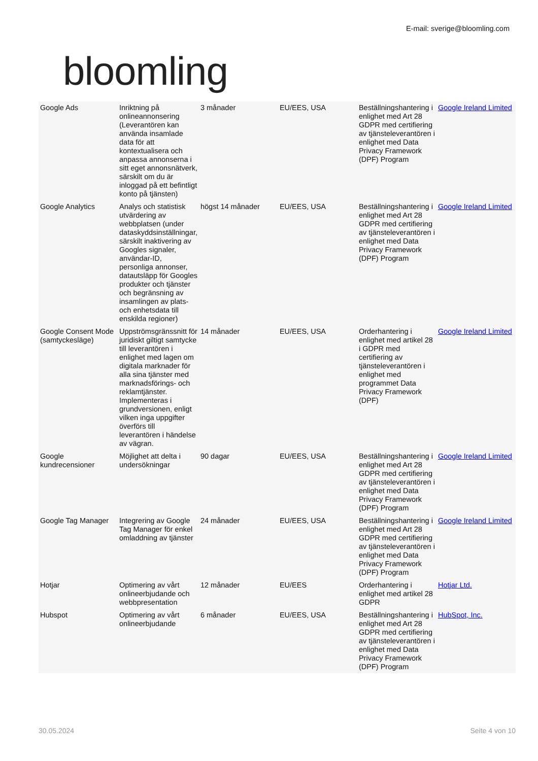bloomling
E-mail: sverige@bloomling.com
| Google Ads | Inriktning på onlineannonsering (Leverantören kan använda insamlade data för att kontextualisera och anpassa annonserna i sitt eget annonsnätverk, särskilt om du är inloggad på ett befintligt konto på tjänsten) | 3 månader | EU/EES, USA | Beställningshantering i enlighet med Art 28 GDPR med certifiering av tjänsteleverantören i enlighet med Data Privacy Framework (DPF) Program | Google Ireland Limited |
| Google Analytics | Analys och statistisk utvärdering av webbplatsen (under dataskyddsinställningar, särskilt inaktivering av Googles signaler, användar-ID, personliga annonser, datautsläpp för Googles produkter och tjänster och begränsning av insamlingen av plats- och enhetsdata till enskilda regioner) | högst 14 månader | EU/EES, USA | Beställningshantering i enlighet med Art 28 GDPR med certifiering av tjänsteleverantören i enlighet med Data Privacy Framework (DPF) Program | Google Ireland Limited |
| Google Consent Mode (samtyckesläge) | Uppströmsgränssnitt för juridiskt giltigt samtycke till leverantören i enlighet med lagen om digitala marknader för alla sina tjänster med marknadsförings- och reklamtjänster. Implementeras i grundversionen, enligt vilken inga uppgifter överförs till leverantören i händelse av vägran. | 14 månader | EU/EES, USA | Orderhantering i enlighet med artikel 28 i GDPR med certifiering av tjänsteleverantören i enlighet med programmet Data Privacy Framework (DPF) | Google Ireland Limited |
| Google kundrecensioner | Möjlighet att delta i undersökningar | 90 dagar | EU/EES, USA | Beställningshantering i enlighet med Art 28 GDPR med certifiering av tjänsteleverantören i enlighet med Data Privacy Framework (DPF) Program | Google Ireland Limited |
| Google Tag Manager | Integrering av Google Tag Manager för enkel omladdning av tjänster | 24 månader | EU/EES, USA | Beställningshantering i enlighet med Art 28 GDPR med certifiering av tjänsteleverantören i enlighet med Data Privacy Framework (DPF) Program | Google Ireland Limited |
| Hotjar | Optimering av vårt onlineerbjudande och webbpresentation | 12 månader | EU/EES | Orderhantering i enlighet med artikel 28 GDPR | Hotjar Ltd. |
| Hubspot | Optimering av vårt onlineerbjudande | 6 månader | EU/EES, USA | Beställningshantering i enlighet med Art 28 GDPR med certifiering av tjänsteleverantören i enlighet med Data Privacy Framework (DPF) Program | HubSpot, Inc. |
30.05.2024 Seite 4 von 10